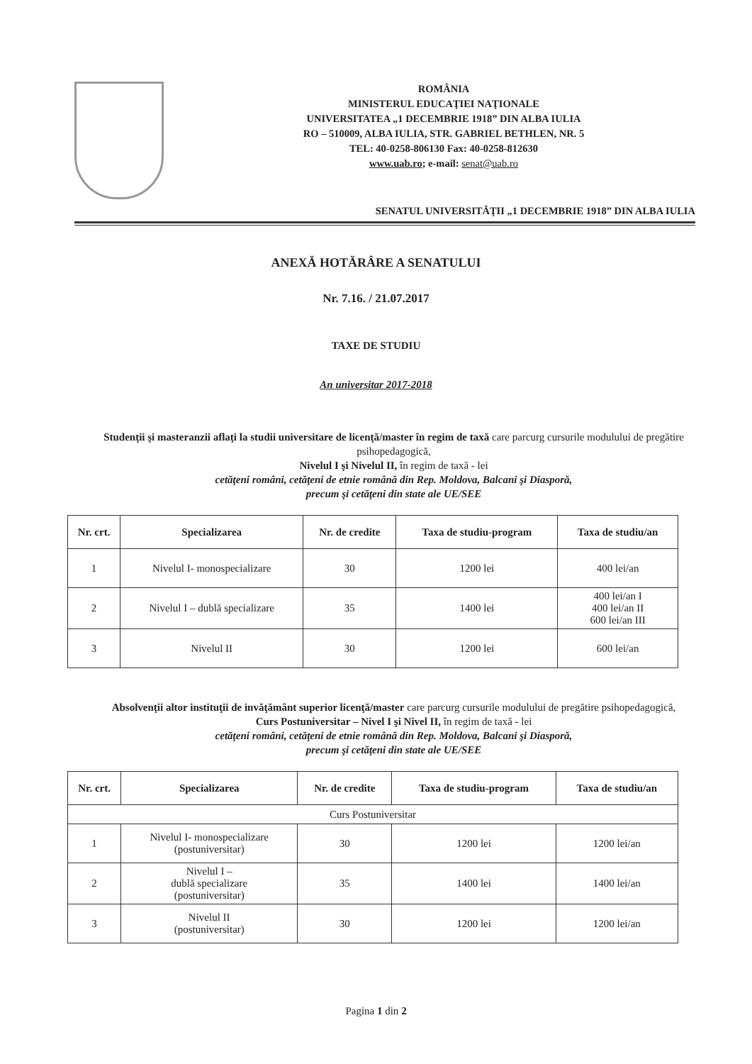ROMÂNIA
MINISTERUL EDUCAŢIEI NAŢIONALE
UNIVERSITATEA „1 DECEMBRIE 1918” DIN ALBA IULIA
RO – 510009, ALBA IULIA, STR. GABRIEL BETHLEN, NR. 5
TEL: 40-0258-806130 Fax: 40-0258-812630
www.uab.ro; e-mail: senat@uab.ro
SENATUL UNIVERSITĂŢII „1 DECEMBRIE 1918” DIN ALBA IULIA
ANEXĂ HOTĂRÂRE A SENATULUI
Nr. 7.16. / 21.07.2017
TAXE DE STUDIU
An universitar 2017-2018
Studenţii şi masteranzii aflaţi la studii universitare de licenţă/master în regim de taxă care parcurg cursurile modulului de pregătire psihopedagogică,
Nivelul I şi Nivelul II, în regim de taxă - lei
cetăţeni români, cetăţeni de etnie română din Rep. Moldova, Balcani şi Diasporă,
precum şi cetăţeni din state ale UE/SEE
| Nr. crt. | Specializarea | Nr. de credite | Taxa de studiu-program | Taxa de studiu/an |
| --- | --- | --- | --- | --- |
| 1 | Nivelul I- monospecializare | 30 | 1200 lei | 400 lei/an |
| 2 | Nivelul I – dublă specializare | 35 | 1400 lei | 400 lei/an I 400 lei/an II 600 lei/an III |
| 3 | Nivelul II | 30 | 1200 lei | 600 lei/an |
Absolvenţii altor instituţii de invăţământ superior licenţă/master care parcurg cursurile modulului de pregătire psihopedagogică,
Curs Postuniversitar – Nivel I şi Nivel II, în regim de taxă - lei
cetăţeni români, cetăţeni de etnie română din Rep. Moldova, Balcani şi Diasporă,
precum şi cetăţeni din state ale UE/SEE
| Nr. crt. | Specializarea | Nr. de credite | Taxa de studiu-program | Taxa de studiu/an |
| --- | --- | --- | --- | --- |
| Curs Postuniversitar | | | | |
| 1 | Nivelul I- monospecializare (postuniversitar) | 30 | 1200 lei | 1200 lei/an |
| 2 | Nivelul I – dublă specializare (postuniversitar) | 35 | 1400 lei | 1400 lei/an |
| 3 | Nivelul II (postuniversitar) | 30 | 1200 lei | 1200 lei/an |
Pagina 1 din 2